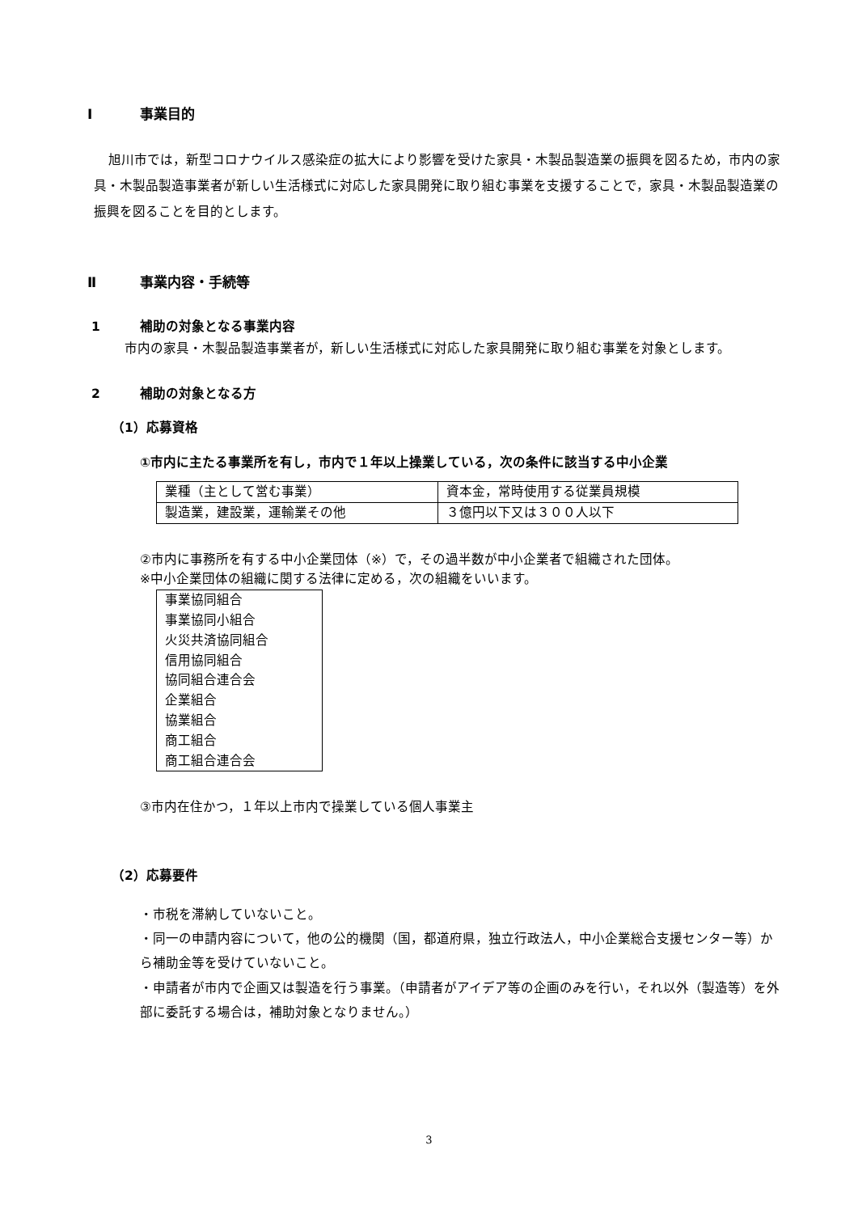Ⅰ 事業目的
旭川市では，新型コロナウイルス感染症の拡大により影響を受けた家具・木製品製造業の振興を図るため，市内の家具・木製品製造事業者が新しい生活様式に対応した家具開発に取り組む事業を支援することで，家具・木製品製造業の振興を図ることを目的とします。
Ⅱ 事業内容・手続等
1 補助の対象となる事業内容
市内の家具・木製品製造事業者が，新しい生活様式に対応した家具開発に取り組む事業を対象とします。
2 補助の対象となる方
（1）応募資格
①市内に主たる事業所を有し，市内で１年以上操業している，次の条件に該当する中小企業
| 業種（主として営む事業） | 資本金，常時使用する従業員規模 |
| 製造業，建設業，運輸業その他 | ３億円以下又は３００人以下 |
②市内に事務所を有する中小企業団体（※）で，その過半数が中小企業者で組織された団体。
※中小企業団体の組織に関する法律に定める，次の組織をいいます。
| 事業協同組合 事業協同小組合 火災共済協同組合 信用協同組合 協同組合連合会 企業組合 協業組合 商工組合 商工組合連合会 |
③市内在住かつ，１年以上市内で操業している個人事業主
（2）応募要件
・市税を滞納していないこと。
・同一の申請内容について，他の公的機関（国，都道府県，独立行政法人，中小企業総合支援センター等）から補助金等を受けていないこと。
・申請者が市内で企画又は製造を行う事業。（申請者がアイデア等の企画のみを行い，それ以外（製造等）を外部に委託する場合は，補助対象となりません。）
3